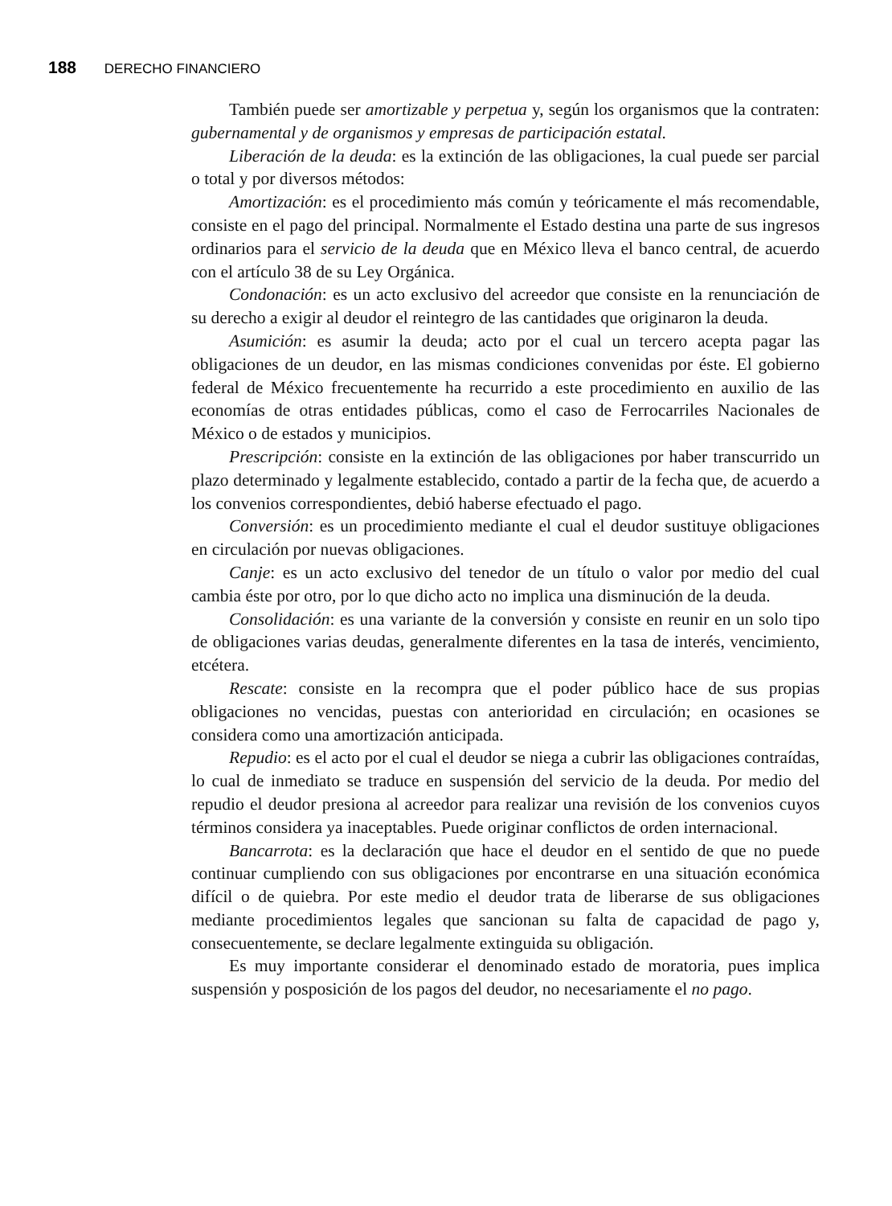188 DERECHO FINANCIERO
También puede ser amortizable y perpetua y, según los organismos que la contraten: gubernamental y de organismos y empresas de participación estatal.
Liberación de la deuda: es la extinción de las obligaciones, la cual puede ser parcial o total y por diversos métodos:
Amortización: es el procedimiento más común y teóricamente el más recomendable, consiste en el pago del principal. Normalmente el Estado destina una parte de sus ingresos ordinarios para el servicio de la deuda que en México lleva el banco central, de acuerdo con el artículo 38 de su Ley Orgánica.
Condonación: es un acto exclusivo del acreedor que consiste en la renunciación de su derecho a exigir al deudor el reintegro de las cantidades que originaron la deuda.
Asumición: es asumir la deuda; acto por el cual un tercero acepta pagar las obligaciones de un deudor, en las mismas condiciones convenidas por éste. El gobierno federal de México frecuentemente ha recurrido a este procedimiento en auxilio de las economías de otras entidades públicas, como el caso de Ferrocarriles Nacionales de México o de estados y municipios.
Prescripción: consiste en la extinción de las obligaciones por haber transcurrido un plazo determinado y legalmente establecido, contado a partir de la fecha que, de acuerdo a los convenios correspondientes, debió haberse efectuado el pago.
Conversión: es un procedimiento mediante el cual el deudor sustituye obligaciones en circulación por nuevas obligaciones.
Canje: es un acto exclusivo del tenedor de un título o valor por medio del cual cambia éste por otro, por lo que dicho acto no implica una disminución de la deuda.
Consolidación: es una variante de la conversión y consiste en reunir en un solo tipo de obligaciones varias deudas, generalmente diferentes en la tasa de interés, vencimiento, etcétera.
Rescate: consiste en la recompra que el poder público hace de sus propias obligaciones no vencidas, puestas con anterioridad en circulación; en ocasiones se considera como una amortización anticipada.
Repudio: es el acto por el cual el deudor se niega a cubrir las obligaciones contraídas, lo cual de inmediato se traduce en suspensión del servicio de la deuda. Por medio del repudio el deudor presiona al acreedor para realizar una revisión de los convenios cuyos términos considera ya inaceptables. Puede originar conflictos de orden internacional.
Bancarrota: es la declaración que hace el deudor en el sentido de que no puede continuar cumpliendo con sus obligaciones por encontrarse en una situación económica difícil o de quiebra. Por este medio el deudor trata de liberarse de sus obligaciones mediante procedimientos legales que sancionan su falta de capacidad de pago y, consecuentemente, se declare legalmente extinguida su obligación.
Es muy importante considerar el denominado estado de moratoria, pues implica suspensión y posposición de los pagos del deudor, no necesariamente el no pago.